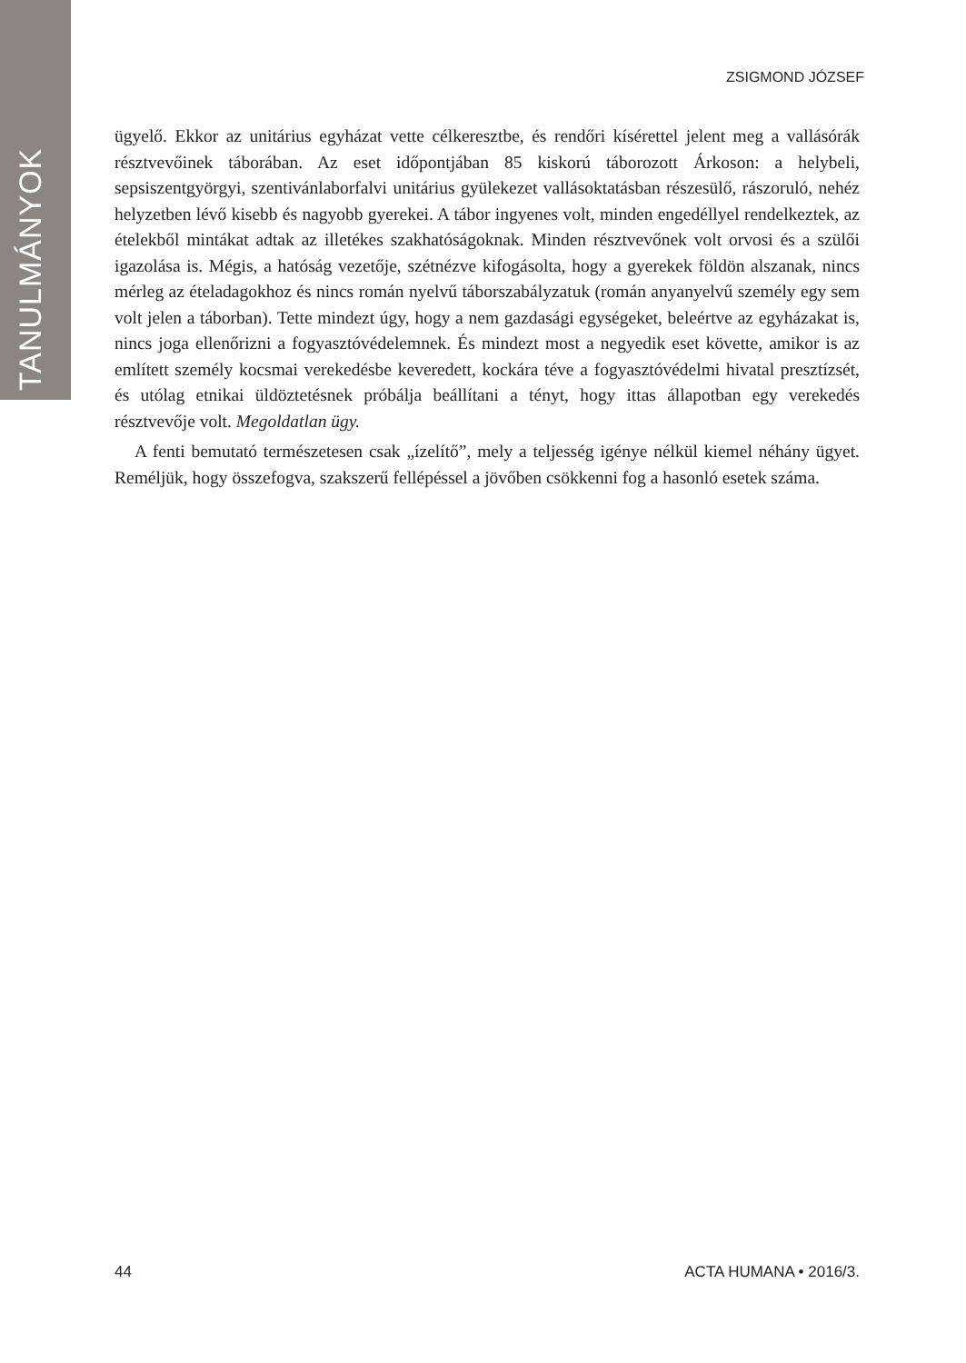TANULMÁNYOK
ZSIGMOND JÓZSEF
ügyelő. Ekkor az unitárius egyházat vette célkeresztbe, és rendőri kísérettel jelent meg a vallásórák résztvevőinek táborában. Az eset időpontjában 85 kiskorú táborozott Árkoson: a helybeli, sepsiszentgyörgyi, szentivánlaborfalvi unitárius gyülekezet vallásoktatásban részesülő, rászoruló, nehéz helyzetben lévő kisebb és nagyobb gyerekei. A tábor ingyenes volt, minden engedéllyel rendelkeztek, az ételekből mintákat adtak az illetékes szakhatóságoknak. Minden résztvevőnek volt orvosi és a szülői igazolása is. Mégis, a hatóság vezetője, szétnézve kifogásolta, hogy a gyerekek földön alszanak, nincs mérleg az ételadagokhoz és nincs román nyelvű táborszabályzatuk (román anyanyelvű személy egy sem volt jelen a táborban). Tette mindezt úgy, hogy a nem gazdasági egységeket, beleértve az egyházakat is, nincs joga ellenőrizni a fogyasztóvédelemnek. És mindezt most a negyedik eset követte, amikor is az említett személy kocsmai verekedésbe keveredett, kockára téve a fogyasztóvédelmi hivatal presztízsét, és utólag etnikai üldöztetésnek próbálja beállítani a tényt, hogy ittas állapotban egy verekedés résztvevője volt. Megoldatlan ügy.
A fenti bemutató természetesen csak „ízelítő”, mely a teljesség igénye nélkül kiemel néhány ügyet. Reméljük, hogy összefogva, szakszerű fellépéssel a jövőben csökkenni fog a hasonló esetek száma.
44 ACTA HUMANA • 2016/3.